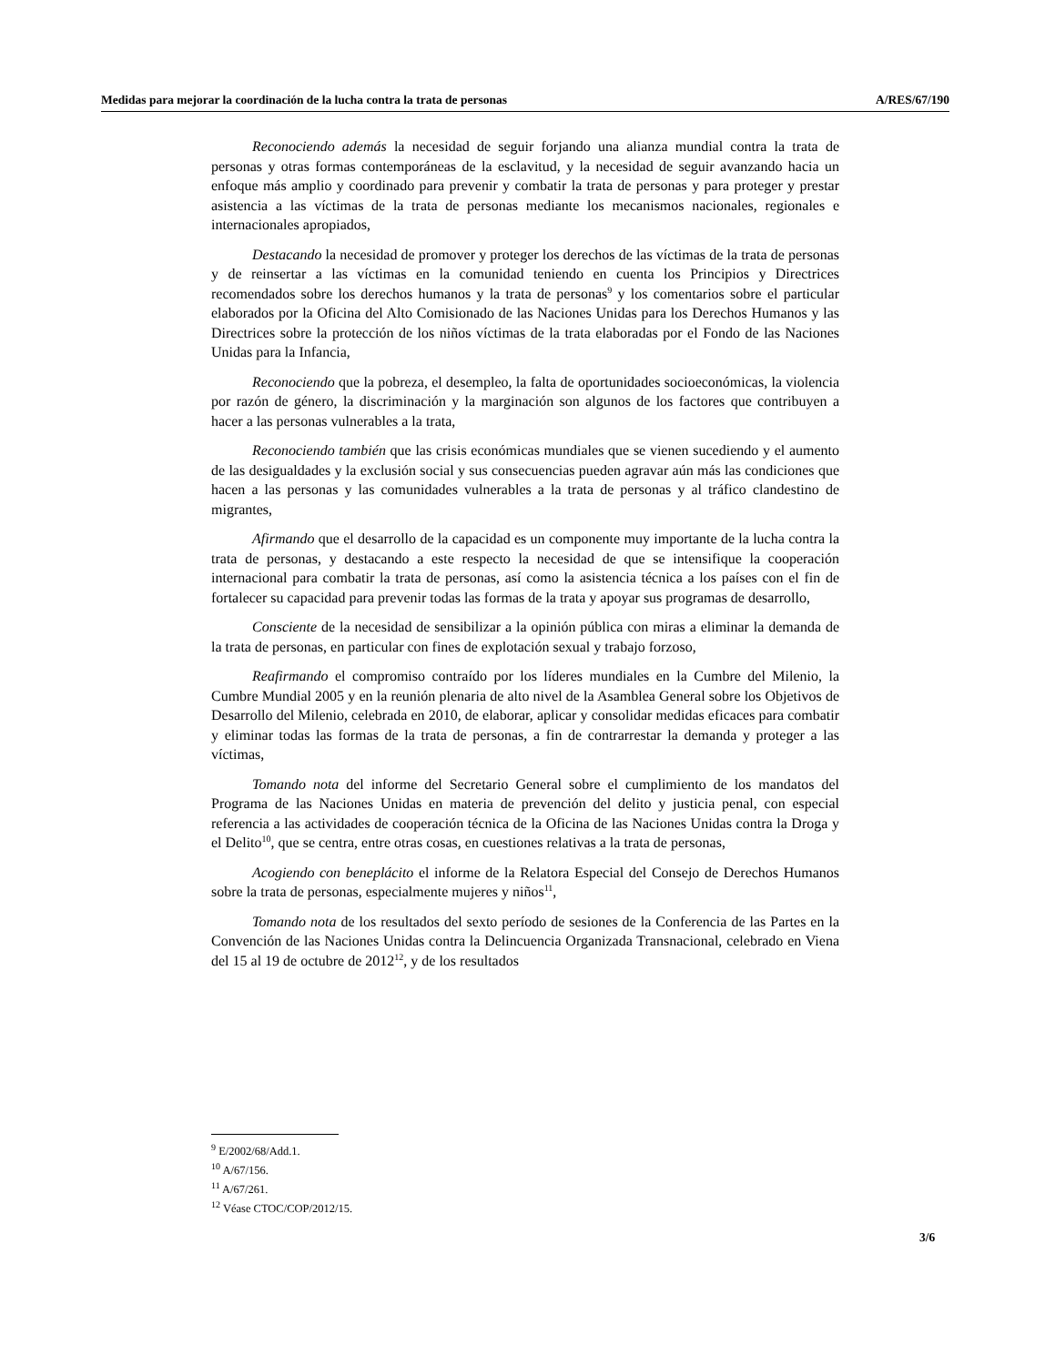Medidas para mejorar la coordinación de la lucha contra la trata de personas A/RES/67/190
Reconociendo además la necesidad de seguir forjando una alianza mundial contra la trata de personas y otras formas contemporáneas de la esclavitud, y la necesidad de seguir avanzando hacia un enfoque más amplio y coordinado para prevenir y combatir la trata de personas y para proteger y prestar asistencia a las víctimas de la trata de personas mediante los mecanismos nacionales, regionales e internacionales apropiados,
Destacando la necesidad de promover y proteger los derechos de las víctimas de la trata de personas y de reinsertar a las víctimas en la comunidad teniendo en cuenta los Principios y Directrices recomendados sobre los derechos humanos y la trata de personas<sup>9</sup> y los comentarios sobre el particular elaborados por la Oficina del Alto Comisionado de las Naciones Unidas para los Derechos Humanos y las Directrices sobre la protección de los niños víctimas de la trata elaboradas por el Fondo de las Naciones Unidas para la Infancia,
Reconociendo que la pobreza, el desempleo, la falta de oportunidades socioeconómicas, la violencia por razón de género, la discriminación y la marginación son algunos de los factores que contribuyen a hacer a las personas vulnerables a la trata,
Reconociendo también que las crisis económicas mundiales que se vienen sucediendo y el aumento de las desigualdades y la exclusión social y sus consecuencias pueden agravar aún más las condiciones que hacen a las personas y las comunidades vulnerables a la trata de personas y al tráfico clandestino de migrantes,
Afirmando que el desarrollo de la capacidad es un componente muy importante de la lucha contra la trata de personas, y destacando a este respecto la necesidad de que se intensifique la cooperación internacional para combatir la trata de personas, así como la asistencia técnica a los países con el fin de fortalecer su capacidad para prevenir todas las formas de la trata y apoyar sus programas de desarrollo,
Consciente de la necesidad de sensibilizar a la opinión pública con miras a eliminar la demanda de la trata de personas, en particular con fines de explotación sexual y trabajo forzoso,
Reafirmando el compromiso contraído por los líderes mundiales en la Cumbre del Milenio, la Cumbre Mundial 2005 y en la reunión plenaria de alto nivel de la Asamblea General sobre los Objetivos de Desarrollo del Milenio, celebrada en 2010, de elaborar, aplicar y consolidar medidas eficaces para combatir y eliminar todas las formas de la trata de personas, a fin de contrarrestar la demanda y proteger a las víctimas,
Tomando nota del informe del Secretario General sobre el cumplimiento de los mandatos del Programa de las Naciones Unidas en materia de prevención del delito y justicia penal, con especial referencia a las actividades de cooperación técnica de la Oficina de las Naciones Unidas contra la Droga y el Delito<sup>10</sup>, que se centra, entre otras cosas, en cuestiones relativas a la trata de personas,
Acogiendo con beneplácito el informe de la Relatora Especial del Consejo de Derechos Humanos sobre la trata de personas, especialmente mujeres y niños<sup>11</sup>,
Tomando nota de los resultados del sexto período de sesiones de la Conferencia de las Partes en la Convención de las Naciones Unidas contra la Delincuencia Organizada Transnacional, celebrado en Viena del 15 al 19 de octubre de 2012<sup>12</sup>, y de los resultados
<sup>9</sup> E/2002/68/Add.1.
<sup>10</sup> A/67/156.
<sup>11</sup> A/67/261.
<sup>12</sup> Véase CTOC/COP/2012/15.
3/6